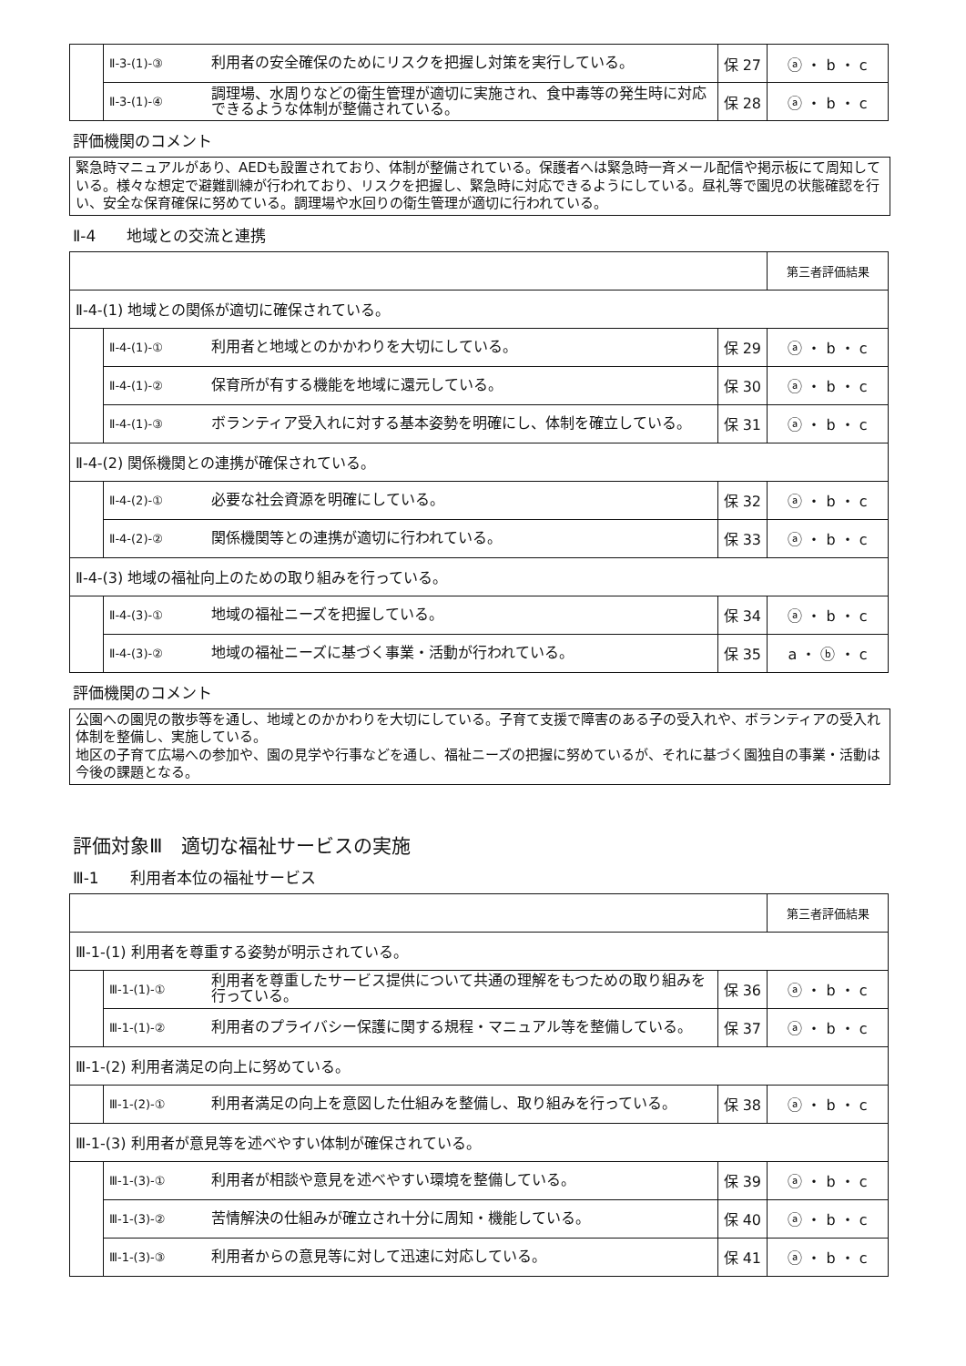| | Ⅱ-3-(1)-③ | 利用者の安全確保のためにリスクを把握し対策を実行している。 | 保 27 | ⓐ ・ b ・ c |
| | Ⅱ-3-(1)-④ | 調理場、水周りなどの衛生管理が適切に実施され、食中毒等の発生時に対応できるような体制が整備されている。 | 保 28 | ⓐ ・ b ・ c |
評価機関のコメント
緊急時マニュアルがあり、AEDも設置されており、体制が整備されている。保護者へは緊急時一斉メール配信や掲示板にて周知している。様々な想定で避難訓練が行われており、リスクを把握し、緊急時に対応できるようにしている。昼礼等で園児の状態確認を行い、安全な保育確保に努めている。調理場や水回りの衛生管理が適切に行われている。
Ⅱ-4　　地域との交流と連携
| | | | | 第三者評価結果 |
| Ⅱ-4-(1) 地域との関係が適切に確保されている。 | | | | |
| | Ⅱ-4-(1)-① | 利用者と地域とのかかわりを大切にしている。 | 保 29 | ⓐ ・ b ・ c |
| | Ⅱ-4-(1)-② | 保育所が有する機能を地域に還元している。 | 保 30 | ⓐ ・ b ・ c |
| | Ⅱ-4-(1)-③ | ボランティア受入れに対する基本姿勢を明確にし、体制を確立している。 | 保 31 | ⓐ ・ b ・ c |
| Ⅱ-4-(2) 関係機関との連携が確保されている。 | | | | |
| | Ⅱ-4-(2)-① | 必要な社会資源を明確にしている。 | 保 32 | ⓐ ・ b ・ c |
| | Ⅱ-4-(2)-② | 関係機関等との連携が適切に行われている。 | 保 33 | ⓐ ・ b ・ c |
| Ⅱ-4-(3) 地域の福祉向上のための取り組みを行っている。 | | | | |
| | Ⅱ-4-(3)-① | 地域の福祉ニーズを把握している。 | 保 34 | ⓐ ・ b ・ c |
| | Ⅱ-4-(3)-② | 地域の福祉ニーズに基づく事業・活動が行われている。 | 保 35 | a ・ ⓑ ・ c |
評価機関のコメント
公園への園児の散歩等を通し、地域とのかかわりを大切にしている。子育て支援で障害のある子の受入れや、ボランティアの受入れ体制を整備し、実施している。
地区の子育て広場への参加や、園の見学や行事などを通し、福祉ニーズの把握に努めているが、それに基づく園独自の事業・活動は今後の課題となる。
評価対象Ⅲ　適切な福祉サービスの実施
Ⅲ-1　　利用者本位の福祉サービス
| | | | | 第三者評価結果 |
| Ⅲ-1-(1) 利用者を尊重する姿勢が明示されている。 | | | | |
| | Ⅲ-1-(1)-① | 利用者を尊重したサービス提供について共通の理解をもつための取り組みを行っている。 | 保 36 | ⓐ ・ b ・ c |
| | Ⅲ-1-(1)-② | 利用者のプライバシー保護に関する規程・マニュアル等を整備している。 | 保 37 | ⓐ ・ b ・ c |
| Ⅲ-1-(2) 利用者満足の向上に努めている。 | | | | |
| | Ⅲ-1-(2)-① | 利用者満足の向上を意図した仕組みを整備し、取り組みを行っている。 | 保 38 | ⓐ ・ b ・ c |
| Ⅲ-1-(3) 利用者が意見等を述べやすい体制が確保されている。 | | | | |
| | Ⅲ-1-(3)-① | 利用者が相談や意見を述べやすい環境を整備している。 | 保 39 | ⓐ ・ b ・ c |
| | Ⅲ-1-(3)-② | 苦情解決の仕組みが確立され十分に周知・機能している。 | 保 40 | ⓐ ・ b ・ c |
| | Ⅲ-1-(3)-③ | 利用者からの意見等に対して迅速に対応している。 | 保 41 | ⓐ ・ b ・ c |